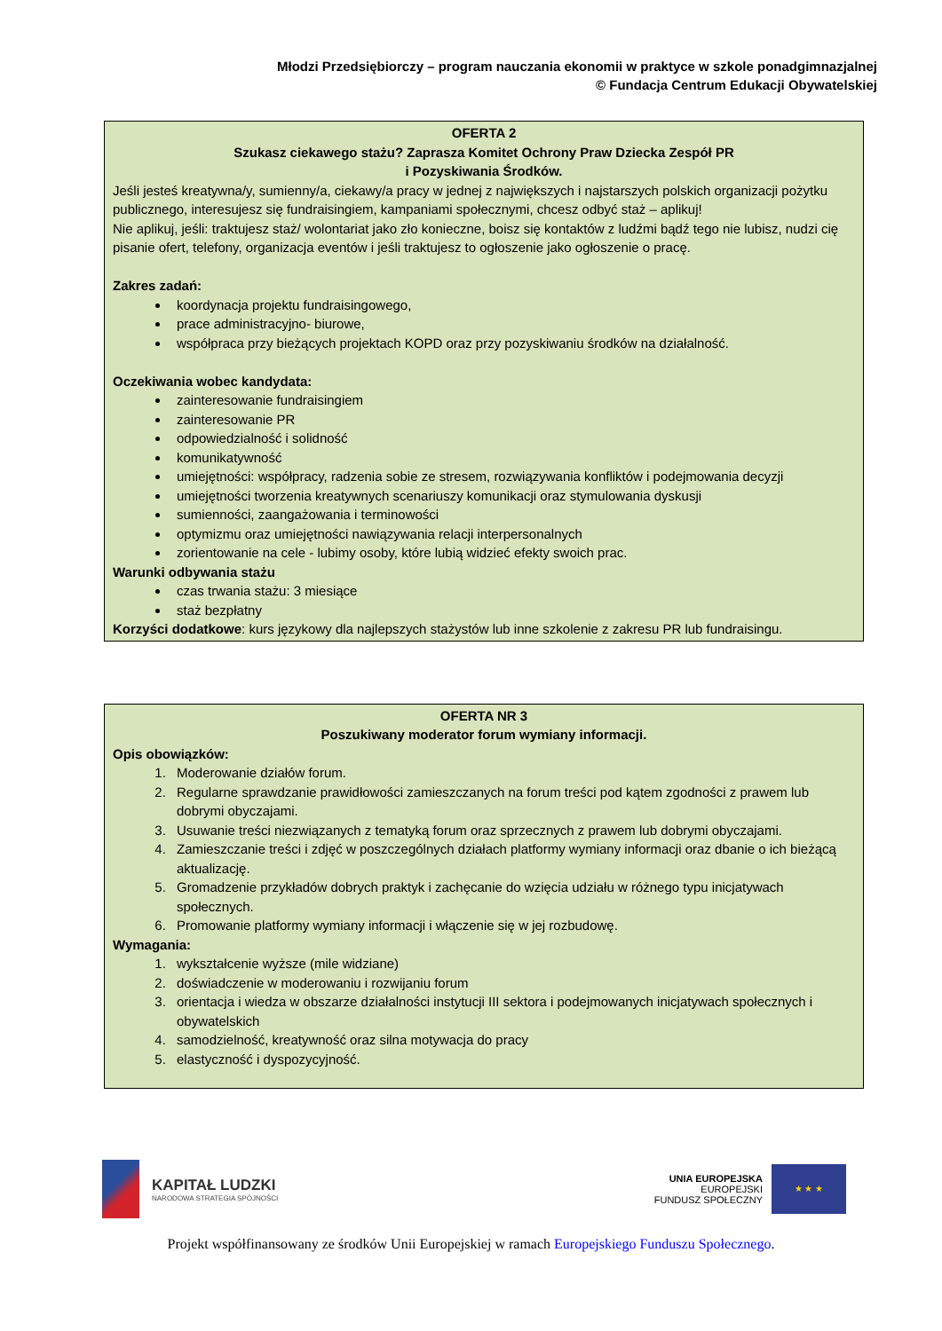Młodzi Przedsiębiorczy – program nauczania ekonomii w praktyce w szkole ponadgimnazjalnej
© Fundacja Centrum Edukacji Obywatelskiej
OFERTA 2
Szukasz ciekawego stażu? Zaprasza Komitet Ochrony Praw Dziecka Zespół PR
i Pozyskiwania Środków.
Jeśli jesteś kreatywna/y, sumienny/a, ciekawy/a pracy w jednej z największych i najstarszych polskich organizacji pożytku publicznego, interesujesz się fundraisingiem, kampaniami społecznymi, chcesz odbyć staż – aplikuj!
Nie aplikuj, jeśli: traktujesz staż/ wolontariat jako zło konieczne, boisz się kontaktów z ludźmi bądź tego nie lubisz, nudzi cię pisanie ofert, telefony, organizacja eventów i jeśli traktujesz to ogłoszenie jako ogłoszenie o pracę.
Zakres zadań:
koordynacja projektu fundraisingowego,
prace administracyjno- biurowe,
współpraca przy bieżących projektach KOPD oraz przy pozyskiwaniu środków na działalność.
Oczekiwania wobec kandydata:
zainteresowanie fundraisingiem
zainteresowanie PR
odpowiedzialność i solidność
komunikatywność
umiejętności: współpracy, radzenia sobie ze stresem, rozwiązywania konfliktów i podejmowania decyzji
umiejętności tworzenia kreatywnych scenariuszy komunikacji oraz stymulowania dyskusji
sumienności, zaangażowania i terminowości
optymizmu oraz umiejętności nawiązywania relacji interpersonalnych
zorientowanie na cele - lubimy osoby, które lubią widzieć efekty swoich prac.
Warunki odbywania stażu
czas trwania stażu: 3 miesiące
staż bezpłatny
Korzyści dodatkowe: kurs językowy dla najlepszych stażystów lub inne szkolenie z zakresu PR lub fundraisingu.
OFERTA NR 3
Poszukiwany moderator forum wymiany informacji.
Opis obowiązków:
1. Moderowanie działów forum.
2. Regularne sprawdzanie prawidłowości zamieszczanych na forum treści pod kątem zgodności z prawem lub dobrymi obyczajami.
3. Usuwanie treści niezwiązanych z tematyką forum oraz sprzecznych z prawem lub dobrymi obyczajami.
4. Zamieszczanie treści i zdjęć w poszczególnych działach platformy wymiany informacji oraz dbanie o ich bieżącą aktualizację.
5. Gromadzenie przykładów dobrych praktyk i zachęcanie do wzięcia udziału w różnego typu inicjatywach społecznych.
6. Promowanie platformy wymiany informacji i włączenie się w jej rozbudowę.
Wymagania:
1. wykształcenie wyższe (mile widziane)
2. doświadczenie w moderowaniu i rozwijaniu forum
3. orientacja i wiedza w obszarze działalności instytucji III sektora i podejmowanych inicjatywach społecznych i obywatelskich
4. samodzielność, kreatywność oraz silna motywacja do pracy
5. elastyczność i dyspozycyjność.
KAPITAŁ LUDZKI
NARODOWA STRATEGIA SPÓJNOŚCI
UNIA EUROPEJSKA
EUROPEJSKI
FUNDUSZ SPOŁECZNY
★ ★ ★
Projekt współfinansowany ze środków Unii Europejskiej w ramach Europejskiego Funduszu Społecznego.